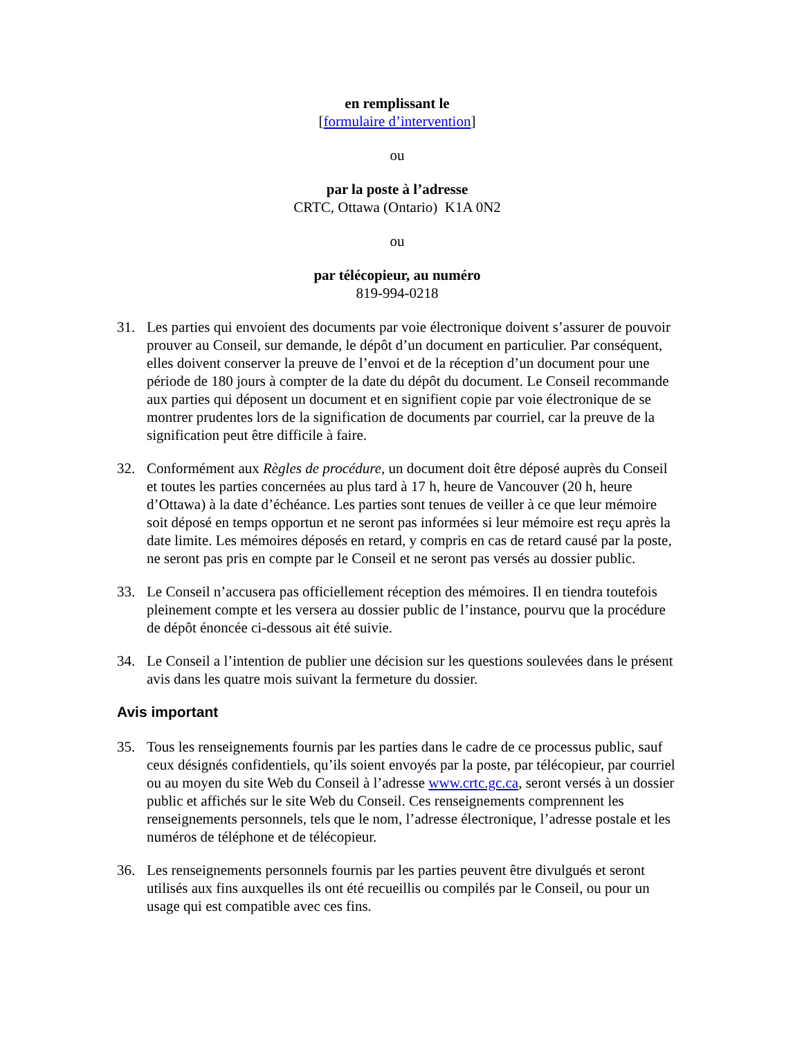en remplissant le
[formulaire d’intervention]
ou
par la poste à l’adresse
CRTC, Ottawa (Ontario) K1A 0N2
ou
par télécopieur, au numéro
819-994-0218
31. Les parties qui envoient des documents par voie électronique doivent s’assurer de pouvoir prouver au Conseil, sur demande, le dépôt d’un document en particulier. Par conséquent, elles doivent conserver la preuve de l’envoi et de la réception d’un document pour une période de 180 jours à compter de la date du dépôt du document. Le Conseil recommande aux parties qui déposent un document et en signifient copie par voie électronique de se montrer prudentes lors de la signification de documents par courriel, car la preuve de la signification peut être difficile à faire.
32. Conformément aux Règles de procédure, un document doit être déposé auprès du Conseil et toutes les parties concernées au plus tard à 17 h, heure de Vancouver (20 h, heure d’Ottawa) à la date d’échéance. Les parties sont tenues de veiller à ce que leur mémoire soit déposé en temps opportun et ne seront pas informées si leur mémoire est reçu après la date limite. Les mémoires déposés en retard, y compris en cas de retard causé par la poste, ne seront pas pris en compte par le Conseil et ne seront pas versés au dossier public.
33. Le Conseil n’accusera pas officiellement réception des mémoires. Il en tiendra toutefois pleinement compte et les versera au dossier public de l’instance, pourvu que la procédure de dépôt énoncée ci-dessous ait été suivie.
34. Le Conseil a l’intention de publier une décision sur les questions soulevées dans le présent avis dans les quatre mois suivant la fermeture du dossier.
Avis important
35. Tous les renseignements fournis par les parties dans le cadre de ce processus public, sauf ceux désignés confidentiels, qu’ils soient envoyés par la poste, par télécopieur, par courriel ou au moyen du site Web du Conseil à l’adresse www.crtc.gc.ca, seront versés à un dossier public et affichés sur le site Web du Conseil. Ces renseignements comprennent les renseignements personnels, tels que le nom, l’adresse électronique, l’adresse postale et les numéros de téléphone et de télécopieur.
36. Les renseignements personnels fournis par les parties peuvent être divulgués et seront utilisés aux fins auxquelles ils ont été recueillis ou compilés par le Conseil, ou pour un usage qui est compatible avec ces fins.